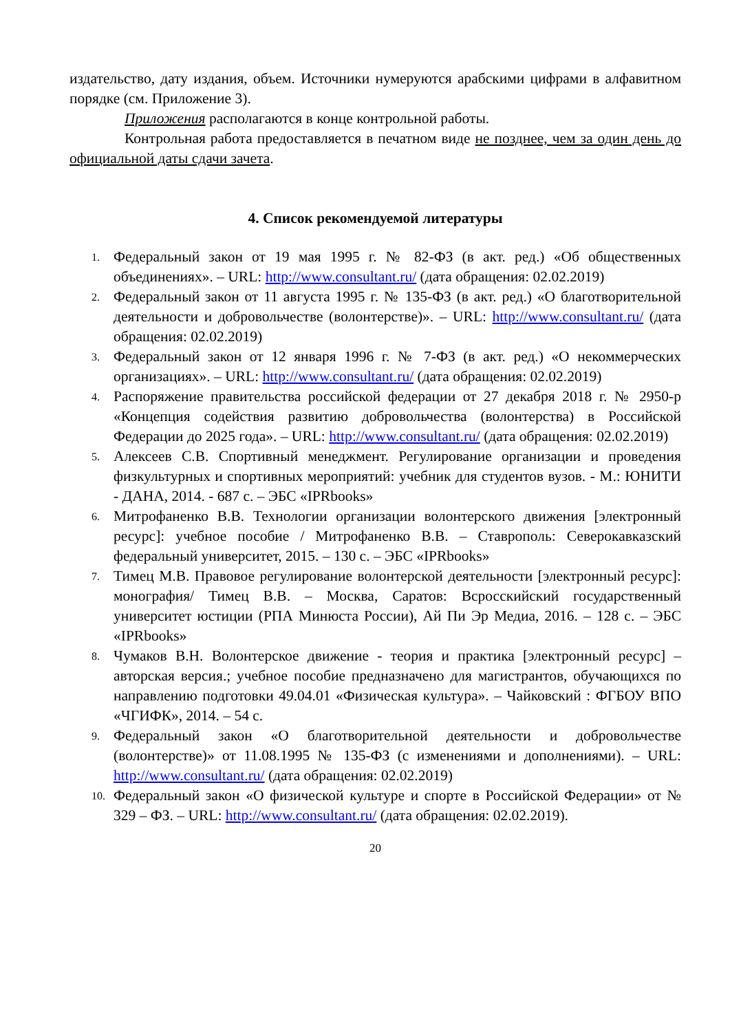издательство, дату издания, объем. Источники нумеруются арабскими цифрами в алфавитном порядке (см. Приложение 3).
Приложения располагаются в конце контрольной работы.
Контрольная работа предоставляется в печатном виде не позднее, чем за один день до официальной даты сдачи зачета.
4. Список рекомендуемой литературы
1. Федеральный закон от 19 мая 1995 г. № 82-ФЗ (в акт. ред.) «Об общественных объединениях». – URL: http://www.consultant.ru/ (дата обращения: 02.02.2019)
2. Федеральный закон от 11 августа 1995 г. № 135-ФЗ (в акт. ред.) «О благотворительной деятельности и добровольчестве (волонтерстве)». – URL: http://www.consultant.ru/ (дата обращения: 02.02.2019)
3. Федеральный закон от 12 января 1996 г. № 7-ФЗ (в акт. ред.) «О некоммерческих организациях». – URL: http://www.consultant.ru/ (дата обращения: 02.02.2019)
4. Распоряжение правительства российской федерации от 27 декабря 2018 г. № 2950-р «Концепция содействия развитию добровольчества (волонтерства) в Российской Федерации до 2025 года». – URL: http://www.consultant.ru/ (дата обращения: 02.02.2019)
5. Алексеев С.В. Спортивный менеджмент. Регулирование организации и проведения физкультурных и спортивных мероприятий: учебник для студентов вузов. - М.: ЮНИТИ - ДАНА, 2014. - 687 с. – ЭБС «IPRbooks»
6. Митрофаненко В.В. Технологии организации волонтерского движения [электронный ресурс]: учебное пособие / Митрофаненко В.В. – Ставрополь: Северокавказский федеральный университет, 2015. – 130 с. – ЭБС «IPRbooks»
7. Тимец М.В. Правовое регулирование волонтерской деятельности [электронный ресурс]: монография/ Тимец В.В. – Москва, Саратов: Всросскийский государственный университет юстиции (РПА Минюста России), Ай Пи Эр Медиа, 2016. – 128 с. – ЭБС «IPRbooks»
8. Чумаков В.Н. Волонтерское движение - теория и практика [электронный ресурс] – авторская версия.; учебное пособие предназначено для магистрантов, обучающихся по направлению подготовки 49.04.01 «Физическая культура». – Чайковский : ФГБОУ ВПО «ЧГИФК», 2014. – 54 с.
9. Федеральный закон «О благотворительной деятельности и добровольчестве (волонтерстве)» от 11.08.1995 № 135-ФЗ (с изменениями и дополнениями). – URL: http://www.consultant.ru/ (дата обращения: 02.02.2019)
10. Федеральный закон «О физической культуре и спорте в Российской Федерации» от № 329 – ФЗ. – URL: http://www.consultant.ru/ (дата обращения: 02.02.2019).
20